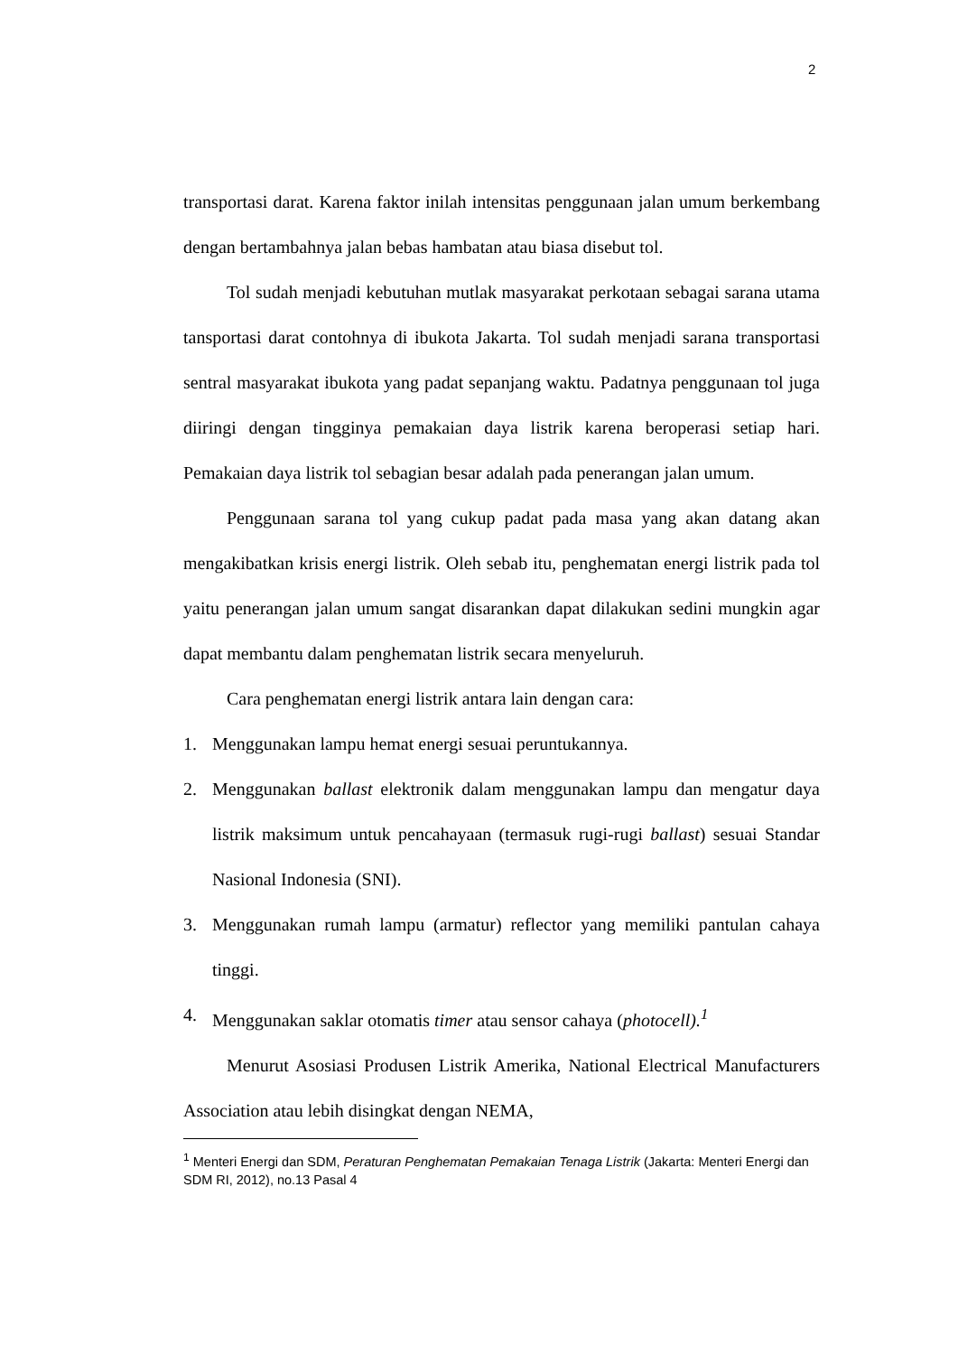2
transportasi darat. Karena faktor inilah intensitas penggunaan jalan umum berkembang dengan bertambahnya jalan bebas hambatan atau biasa disebut tol.
Tol sudah menjadi kebutuhan mutlak masyarakat perkotaan sebagai sarana utama tansportasi darat contohnya di ibukota Jakarta. Tol sudah menjadi sarana transportasi sentral masyarakat ibukota yang padat sepanjang waktu. Padatnya penggunaan tol juga diiringi dengan tingginya pemakaian daya listrik karena beroperasi setiap hari. Pemakaian daya listrik tol sebagian besar adalah pada penerangan jalan umum.
Penggunaan sarana tol yang cukup padat pada masa yang akan datang akan mengakibatkan krisis energi listrik. Oleh sebab itu, penghematan energi listrik pada tol yaitu penerangan jalan umum sangat disarankan dapat dilakukan sedini mungkin agar dapat membantu dalam penghematan listrik secara menyeluruh.
Cara penghematan energi listrik antara lain dengan cara:
1. Menggunakan lampu hemat energi sesuai peruntukannya.
2. Menggunakan ballast elektronik dalam menggunakan lampu dan mengatur daya listrik maksimum untuk pencahayaan (termasuk rugi-rugi ballast) sesuai Standar Nasional Indonesia (SNI).
3. Menggunakan rumah lampu (armatur) reflector yang memiliki pantulan cahaya tinggi.
4. Menggunakan saklar otomatis timer atau sensor cahaya (photocell).<sup>1</sup>
Menurut Asosiasi Produsen Listrik Amerika, National Electrical Manufacturers Association atau lebih disingkat dengan NEMA,
<sup>1</sup> Menteri Energi dan SDM, Peraturan Penghematan Pemakaian Tenaga Listrik (Jakarta: Menteri Energi dan SDM RI, 2012), no.13 Pasal 4